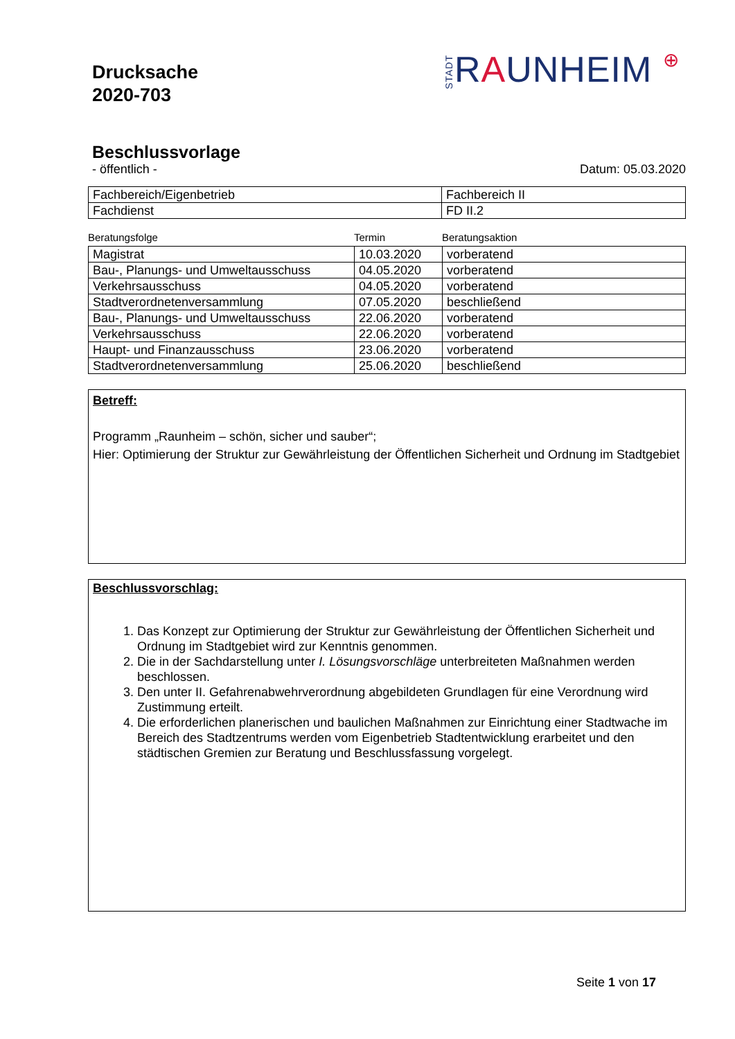Drucksache
2020-703
STADTRAUNHEIM ⊕
Beschlussvorlage
- öffentlich - Datum: 05.03.2020
| Fachbereich/Eigenbetrieb | Fachbereich II |
| Fachdienst | FD II.2 |
Beratungsfolge Termin Beratungsaktion
| Magistrat | 10.03.2020 | vorberatend |
| Bau-, Planungs- und Umweltausschuss | 04.05.2020 | vorberatend |
| Verkehrsausschuss | 04.05.2020 | vorberatend |
| Stadtverordnetenversammlung | 07.05.2020 | beschließend |
| Bau-, Planungs- und Umweltausschuss | 22.06.2020 | vorberatend |
| Verkehrsausschuss | 22.06.2020 | vorberatend |
| Haupt- und Finanzausschuss | 23.06.2020 | vorberatend |
| Stadtverordnetenversammlung | 25.06.2020 | beschließend |
Betreff:
Programm „Raunheim – schön, sicher und sauber“;
Hier: Optimierung der Struktur zur Gewährleistung der Öffentlichen Sicherheit und Ordnung im Stadtgebiet
Beschlussvorschlag:
1. Das Konzept zur Optimierung der Struktur zur Gewährleistung der Öffentlichen Sicherheit und Ordnung im Stadtgebiet wird zur Kenntnis genommen.
2. Die in der Sachdarstellung unter I. Lösungsvorschläge unterbreiteten Maßnahmen werden beschlossen.
3. Den unter II. Gefahrenabwehrverordnung abgebildeten Grundlagen für eine Verordnung wird Zustimmung erteilt.
4. Die erforderlichen planerischen und baulichen Maßnahmen zur Einrichtung einer Stadtwache im Bereich des Stadtzentrums werden vom Eigenbetrieb Stadtentwicklung erarbeitet und den städtischen Gremien zur Beratung und Beschlussfassung vorgelegt.
Seite 1 von 17